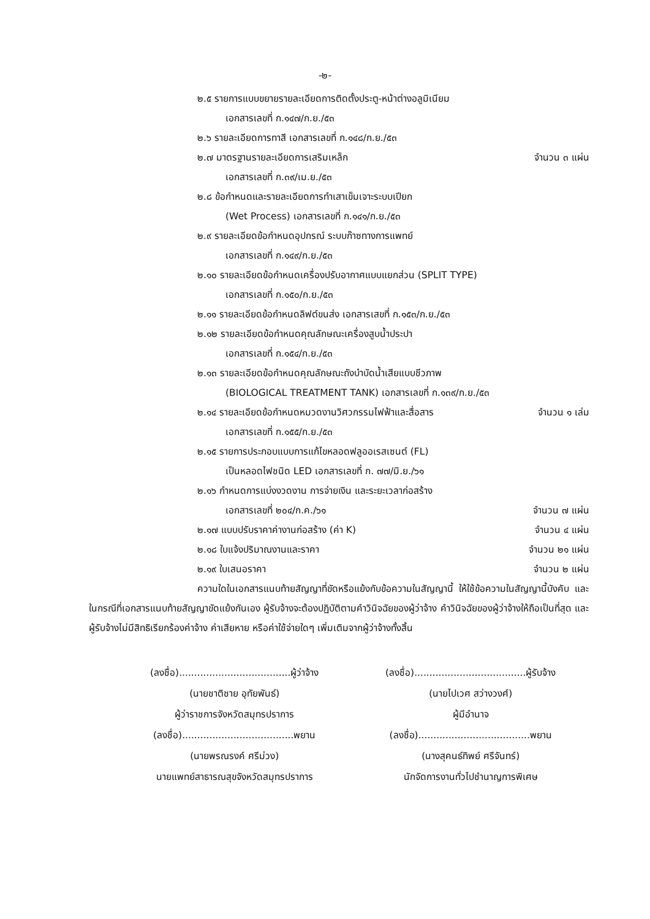-๒-
๒.๕ รายการแบบขยายรายละเอียดการติดตั้งประตู-หน้าต่างอลูมิเนียม
เอกสารเลขที่ ก.๑๔๗/ก.ย./๕๓
๒.๖ รายละเอียดการทาสี เอกสารเลขที่ ก.๑๔๘/ก.ย./๕๓
๒.๗ มาตรฐานรายละเอียดการเสริมเหล็ก จำนวน ๓ แผ่น
เอกสารเลขที่ ก.๓๙/เม.ย./๕๓
๒.๘ ข้อกำหนดและรายละเอียดการทำเสาเข็มเจาะระบบเปียก
(Wet Process) เอกสารเลขที่ ก.๑๔๑/ก.ย./๕๓
๒.๙ รายละเอียดข้อกำหนดอุปกรณ์ ระบบก๊าซทางการแพทย์
เอกสารเลขที่ ก.๑๔๙/ก.ย./๕๓
๒.๑๐ รายละเอียดข้อกำหนดเครื่องปรับอากาศแบบแยกส่วน (SPLIT TYPE)
เอกสารเลขที่ ก.๑๕๐/ก.ย./๕๓
๒.๑๑ รายละเอียดข้อกำหนดลิฟต์ขนส่ง เอกสารเสขที่ ก.๑๕๓/ก.ย./๕๓
๒.๑๒ รายละเอียดข้อกำหนดคุณลักษณะเครื่องสูบน้ำประปา
เอกสารเลขที่ ก.๑๕๔/ก.ย./๕๓
๒.๑๓ รายละเอียดข้อกำหนดคุณลักษณะถังบำบัดน้ำเสียแบบชีวภาพ
(BIOLOGICAL TREATMENT TANK) เอกสารเลขที่ ก.๑๓๙/ก.ย./๕๓
๒.๑๔ รายละเอียดข้อกำหนดหมวดงานวิศวกรรมไฟฟ้าและสื่อสาร จำนวน ๑ เล่ม
เอกสารเลขที่ ก.๑๕๕/ก.ย./๕๓
๒.๑๕ รายการประกอบแบบการแก้ไขหลอดฟลูออเรสเซนต์ (FL)
เป็นหลอดไฟชนิด LED เอกสารเลขที่ ก. ๗๗/มิ.ย./๖๑
๒.๑๖ กำหนดการแบ่งงวดงาน การจ่ายเงิน และระยะเวลาก่อสร้าง
เอกสารเลขที่ ๒๐๔/ก.ค./๖๑ จำนวน ๗ แผ่น
๒.๑๗ แบบปรับราคาค่างานก่อสร้าง (ค่า K) จำนวน ๔ แผ่น
๒.๑๘ ใบแจ้งปริมาณงานและราคา จำนวน ๒๑ แผ่น
๒.๑๙ ใบเสนอราคา จำนวน ๒ แผ่น
ความใดในเอกสารแนบท้ายสัญญาที่ขัดหรือแย้งกับข้อความในสัญญานี้ ให้ใช้ข้อความในสัญญานี้บังคับ และในกรณีที่เอกสารแนบท้ายสัญญาขัดแย้งกันเอง ผู้รับจ้างจะต้องปฏิบัติตามคำวินิจฉัยของผู้ว่าจ้าง คำวินิจฉัยของผู้ว่าจ้างให้ถือเป็นที่สุด และผู้รับจ้างไม่มีสิทธิเรียกร้องค่าจ้าง ค่าเสียหาย หรือค่าใช้จ่ายใดๆ เพิ่มเติมจากผู้ว่าจ้างทั้งสิ้น
(ลงชื่อ).....................................ผู้ว่าจ้าง
(นายชาติชาย อุทัยพันธ์)
ผู้ว่าราชการจังหวัดสมุทรปราการ
(ลงชื่อ).....................................พยาน
(นายพรณรงค์ ศรีม่วง)
นายแพทย์สาธารณสุขจังหวัดสมุทรปราการ
(ลงชื่อ).....................................ผู้รับจ้าง
(นายไปเวศ สว่างวงศ์)
ผู้มีอำนาจ
(ลงชื่อ).....................................พยาน
(นางสุคนธ์ทิพย์ ศรีจันทร์)
นักจัดการงานทั่วไปชำนาญการพิเศษ